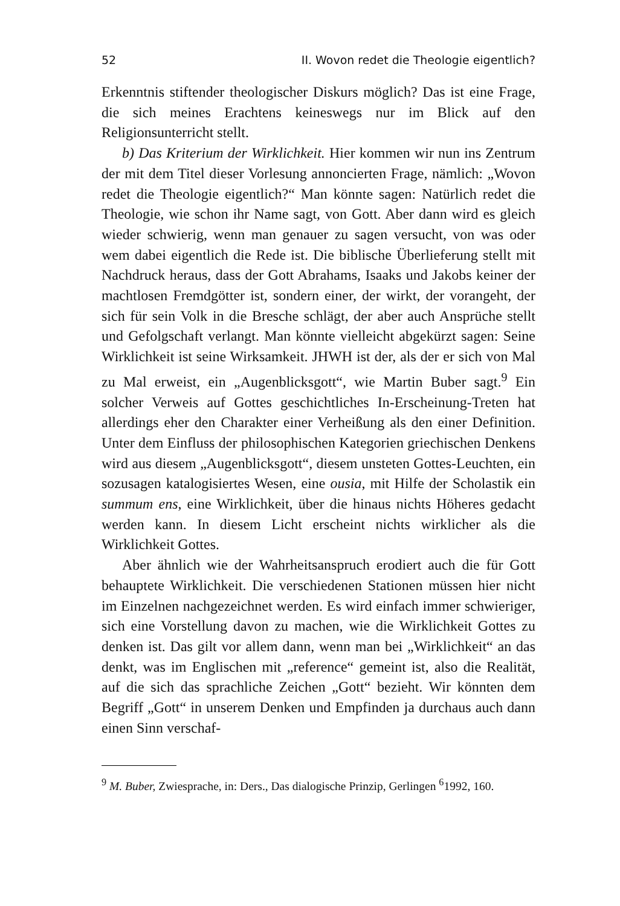52 II. Wovon redet die Theologie eigentlich?
Erkenntnis stiftender theologischer Diskurs möglich? Das ist eine Frage, die sich meines Erachtens keineswegs nur im Blick auf den Religionsunterricht stellt.
b) Das Kriterium der Wirklichkeit. Hier kommen wir nun ins Zentrum der mit dem Titel dieser Vorlesung annoncierten Frage, nämlich: „Wovon redet die Theologie eigentlich?“ Man könnte sagen: Natürlich redet die Theologie, wie schon ihr Name sagt, von Gott. Aber dann wird es gleich wieder schwierig, wenn man genauer zu sagen versucht, von was oder wem dabei eigentlich die Rede ist. Die biblische Überlieferung stellt mit Nachdruck heraus, dass der Gott Abrahams, Isaaks und Jakobs keiner der machtlosen Fremdgötter ist, sondern einer, der wirkt, der vorangeht, der sich für sein Volk in die Bresche schlägt, der aber auch Ansprüche stellt und Gefolgschaft verlangt. Man könnte vielleicht abgekürzt sagen: Seine Wirklichkeit ist seine Wirksamkeit. JHWH ist der, als der er sich von Mal zu Mal erweist, ein „Augenblicksgott“, wie Martin Buber sagt.<sup>9</sup> Ein solcher Verweis auf Gottes geschichtliches In-Erscheinung-Treten hat allerdings eher den Charakter einer Verheißung als den einer Definition. Unter dem Einfluss der philosophischen Kategorien griechischen Denkens wird aus diesem „Augenblicksgott“, diesem unsteten Gottes-Leuchten, ein sozusagen katalogisiertes Wesen, eine ousia, mit Hilfe der Scholastik ein summum ens, eine Wirklichkeit, über die hinaus nichts Höheres gedacht werden kann. In diesem Licht erscheint nichts wirklicher als die Wirklichkeit Gottes.
Aber ähnlich wie der Wahrheitsanspruch erodiert auch die für Gott behauptete Wirklichkeit. Die verschiedenen Stationen müssen hier nicht im Einzelnen nachgezeichnet werden. Es wird einfach immer schwieriger, sich eine Vorstellung davon zu machen, wie die Wirklichkeit Gottes zu denken ist. Das gilt vor allem dann, wenn man bei „Wirklichkeit“ an das denkt, was im Englischen mit „reference“ gemeint ist, also die Realität, auf die sich das sprachliche Zeichen „Gott“ bezieht. Wir könnten dem Begriff „Gott“ in unserem Denken und Empfinden ja durchaus auch dann einen Sinn verschaf-
<sup>9</sup> M. Buber, Zwiesprache, in: Ders., Das dialogische Prinzip, Gerlingen <sup>6</sup>1992, 160.